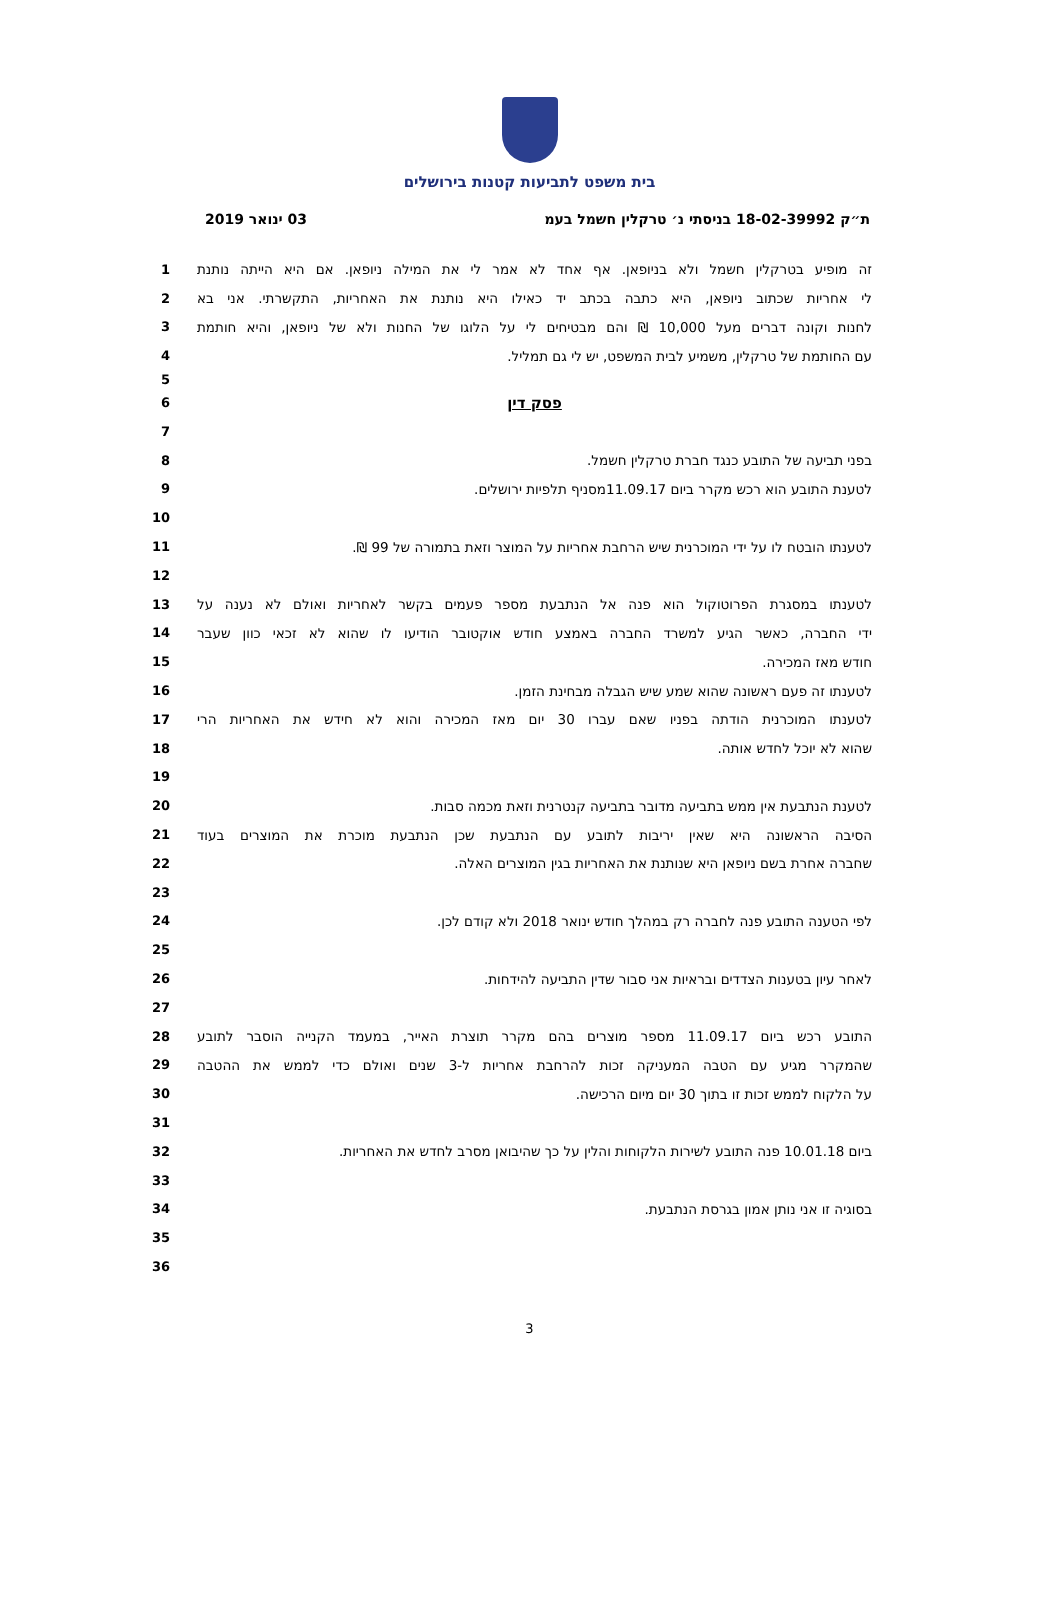בית משפט לתביעות קטנות בירושלים
ת״ק 18-02-39992 בניסתי נ׳ טרקלין חשמל בעמ 03 ינואר 2019
1 זה מופיע בטרקלין חשמל ולא בניופאן. אף אחד לא אמר לי את המילה ניופאן. אם היא הייתה נותנת
2 לי אחריות שכתוב ניופאן, היא כתבה בכתב יד כאילו היא נותנת את האחריות, התקשרתי. אני בא
3 לחנות וקונה דברים מעל 10,000 ₪ והם מבטיחים לי על הלוגו של החנות ולא של ניופאן, והיא חותמת
4 עם החותמת של טרקלין, משמיע לבית המשפט, יש לי גם תמליל.
5
6 פסק דין
7
8 בפני תביעה של התובע כנגד חברת טרקלין חשמל.
9 לטענת התובע הוא רכש מקרר ביום 11.09.17מסניף תלפיות ירושלים.
10
11 לטענתו הובטח לו על ידי המוכרנית שיש הרחבת אחריות על המוצר וזאת בתמורה של 99 ₪.
12
13 לטענתו במסגרת הפרוטוקול הוא פנה אל הנתבעת מספר פעמים בקשר לאחריות ואולם לא נענה על
14 ידי החברה, כאשר הגיע למשרד החברה באמצע חודש אוקטובר הודיעו לו שהוא לא זכאי כוון שעבר
15 חודש מאז המכירה.
16 לטענתו זה פעם ראשונה שהוא שמע שיש הגבלה מבחינת הזמן.
17 לטענתו המוכרנית הודתה בפניו שאם עברו 30 יום מאז המכירה והוא לא חידש את האחריות הרי
18 שהוא לא יוכל לחדש אותה.
19
20 לטענת הנתבעת אין ממש בתביעה מדובר בתביעה קנטרנית וזאת מכמה סבות.
21 הסיבה הראשונה היא שאין יריבות לתובע עם הנתבעת שכן הנתבעת מוכרת את המוצרים בעוד
22 שחברה אחרת בשם ניופאן היא שנותנת את האחריות בגין המוצרים האלה.
23
24 לפי הטענה התובע פנה לחברה רק במהלך חודש ינואר 2018 ולא קודם לכן.
25
26 לאחר עיון בטענות הצדדים ובראיות אני סבור שדין התביעה להידחות.
27
28 התובע רכש ביום 11.09.17 מספר מוצרים בהם מקרר תוצרת האייר, במעמד הקנייה הוסבר לתובע
29 שהמקרר מגיע עם הטבה המעניקה זכות להרחבת אחריות ל-3 שנים ואולם כדי לממש את ההטבה
30 על הלקוח לממש זכות זו בתוך 30 יום מיום הרכישה.
31
32 ביום 10.01.18 פנה התובע לשירות הלקוחות והלין על כך שהיבואן מסרב לחדש את האחריות.
33
34 בסוגיה זו אני נותן אמון בגרסת הנתבעת.
35
36
3